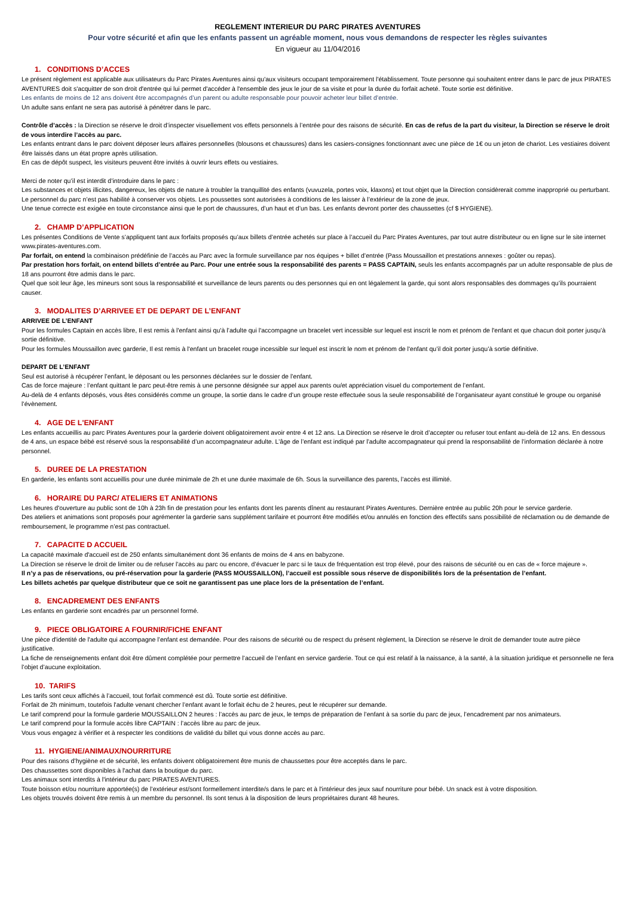REGLEMENT INTERIEUR DU PARC PIRATES AVENTURES
Pour votre sécurité et afin que les enfants passent un agréable moment, nous vous demandons de respecter les règles suivantes
En vigueur au 11/04/2016
1. CONDITIONS D’ACCES
Le présent règlement est applicable aux utilisateurs du Parc Pirates Aventures ainsi qu'aux visiteurs occupant temporairement l'établissement. Toute personne qui souhaitent entrer dans le parc de jeux PIRATES AVENTURES doit s'acquitter de son droit d'entrée qui lui permet d'accéder à l'ensemble des jeux le jour de sa visite et pour la durée du forfait acheté. Toute sortie est définitive.
Les enfants de moins de 12 ans doivent être accompagnés d’un parent ou adulte responsable pour pouvoir acheter leur billet d’entrée.
Un adulte sans enfant ne sera pas autorisé à pénétrer dans le parc.
Contrôle d’accès : la Direction se réserve le droit d’inspecter visuellement vos effets personnels à l’entrée pour des raisons de sécurité. En cas de refus de la part du visiteur, la Direction se réserve le droit de vous interdire l’accès au parc.
Les enfants entrant dans le parc doivent déposer leurs affaires personnelles (blousons et chaussures) dans les casiers-consignes fonctionnant avec une pièce de 1€ ou un jeton de chariot. Les vestiaires doivent être laissés dans un état propre après utilisation.
En cas de dépôt suspect, les visiteurs peuvent être invités à ouvrir leurs effets ou vestiaires.
Merci de noter qu’il est interdit d’introduire dans le parc :
Les substances et objets illicites, dangereux, les objets de nature à troubler la tranquillité des enfants (vuvuzela, portes voix, klaxons) et tout objet que la Direction considèrerait comme inapproprié ou perturbant.
Le personnel du parc n’est pas habilité à conserver vos objets. Les poussettes sont autorisées à conditions de les laisser à l’extérieur de la zone de jeux.
Une tenue correcte est exigée en toute circonstance ainsi que le port de chaussures, d’un haut et d’un bas. Les enfants devront porter des chaussettes (cf $ HYGIENE).
2. CHAMP D’APPLICATION
Les présentes Conditions de Vente s’appliquent tant aux forfaits proposés qu’aux billets d’entrée achetés sur place à l’accueil du Parc Pirates Aventures, par tout autre distributeur ou en ligne sur le site internet www.pirates-aventures.com.
Par forfait, on entend la combinaison prédéfinie de l’accès au Parc avec la formule surveillance par nos équipes + billet d’entrée (Pass Moussaillon et prestations annexes : goûter ou repas).
Par prestation hors forfait, on entend billets d’entrée au Parc. Pour une entrée sous la responsabilité des parents = PASS CAPTAIN, seuls les enfants accompagnés par un adulte responsable de plus de 18 ans pourront être admis dans le parc.
Quel que soit leur âge, les mineurs sont sous la responsabilité et surveillance de leurs parents ou des personnes qui en ont légalement la garde, qui sont alors responsables des dommages qu’ils pourraient causer.
3. MODALITES D’ARRIVEE ET DE DEPART DE L’ENFANT
ARRIVEE DE L’ENFANT
Pour les formules Captain en accès libre, Il est remis à l'enfant ainsi qu'à l’adulte qui l'accompagne un bracelet vert incessible sur lequel est inscrit le nom et prénom de l'enfant et que chacun doit porter jusqu’à sortie définitive.
Pour les formules Moussaillon avec garderie, Il est remis à l'enfant un bracelet rouge incessible sur lequel est inscrit le nom et prénom de l'enfant qu’il doit porter jusqu’à sortie définitive.
DEPART DE L’ENFANT
Seul est autorisé à récupérer l’enfant, le déposant ou les personnes déclarées sur le dossier de l’enfant.
Cas de force majeure : l’enfant quittant le parc peut-être remis à une personne désignée sur appel aux parents ou/et appréciation visuel du comportement de l’enfant.
Au-delà de 4 enfants déposés, vous êtes considérés comme un groupe, la sortie dans le cadre d’un groupe reste effectuée sous la seule responsabilité de l’organisateur ayant constitué le groupe ou organisé l’évènement.
4. AGE DE L'ENFANT
Les enfants accueillis au parc Pirates Aventures pour la garderie doivent obligatoirement avoir entre 4 et 12 ans. La Direction se réserve le droit d’accepter ou refuser tout enfant au-delà de 12 ans. En dessous de 4 ans, un espace bébé est réservé sous la responsabilité d’un accompagnateur adulte. L’âge de l’enfant est indiqué par l’adulte accompagnateur qui prend la responsabilité de l’information déclarée à notre personnel.
5. DUREE DE LA PRESTATION
En garderie, les enfants sont accueillis pour une durée minimale de 2h et une durée maximale de 6h. Sous la surveillance des parents, l’accès est illimité.
6. HORAIRE DU PARC/ ATELIERS ET ANIMATIONS
Les heures d'ouverture au public sont de 10h à 23h fin de prestation pour les enfants dont les parents dînent au restaurant Pirates Aventures. Dernière entrée au public 20h pour le service garderie.
Des ateliers et animations sont proposés pour agrémenter la garderie sans supplément tarifaire et pourront être modifiés et/ou annulés en fonction des effectifs sans possibilité de réclamation ou de demande de remboursement, le programme n’est pas contractuel.
7. CAPACITE D ACCUEIL
La capacité maximale d'accueil est de 250 enfants simultanément dont 36 enfants de moins de 4 ans en babyzone.
La Direction se réserve le droit de limiter ou de refuser l’accès au parc ou encore, d’évacuer le parc si le taux de fréquentation est trop élevé, pour des raisons de sécurité ou en cas de « force majeure ».
Il n’y a pas de réservations, ou pré-réservation pour la garderie (PASS MOUSSAILLON), l’accueil est possible sous réserve de disponibilités lors de la présentation de l’enfant.
Les billets achetés par quelque distributeur que ce soit ne garantissent pas une place lors de la présentation de l’enfant.
8. ENCADREMENT DES ENFANTS
Les enfants en garderie sont encadrés par un personnel formé.
9. PIECE OBLIGATOIRE A FOURNIR/FICHE ENFANT
Une pièce d'identité de l'adulte qui accompagne l’enfant est demandée. Pour des raisons de sécurité ou de respect du présent règlement, la Direction se réserve le droit de demander toute autre pièce justificative.
La fiche de renseignements enfant doit être dûment complétée pour permettre l’accueil de l’enfant en service garderie. Tout ce qui est relatif à la naissance, à la santé, à la situation juridique et personnelle ne fera l’objet d’aucune exploitation.
10. TARIFS
Les tarifs sont ceux affichés à l’accueil, tout forfait commencé est dû. Toute sortie est définitive.
Forfait de 2h minimum, toutefois l'adulte venant chercher l’enfant avant le forfait échu de 2 heures, peut le récupérer sur demande.
Le tarif comprend pour la formule garderie MOUSSAILLON 2 heures : l’accès au parc de jeux, le temps de préparation de l’enfant à sa sortie du parc de jeux, l’encadrement par nos animateurs.
Le tarif comprend pour la formule accès libre CAPTAIN : l’accès libre au parc de jeux.
Vous vous engagez à vérifier et à respecter les conditions de validité du billet qui vous donne accès au parc.
11. HYGIENE/ANIMAUX/NOURRITURE
Pour des raisons d’hygiène et de sécurité, les enfants doivent obligatoirement être munis de chaussettes pour être acceptés dans le parc.
Des chaussettes sont disponibles à l'achat dans la boutique du parc.
Les animaux sont interdits à l'intérieur du parc PIRATES AVENTURES.
Toute boisson et/ou nourriture apportée(s) de l’extérieur est/sont formellement interdite/s dans le parc et à l'intérieur des jeux sauf nourriture pour bébé. Un snack est à votre disposition.
Les objets trouvés doivent être remis à un membre du personnel. Ils sont tenus à la disposition de leurs propriétaires durant 48 heures.